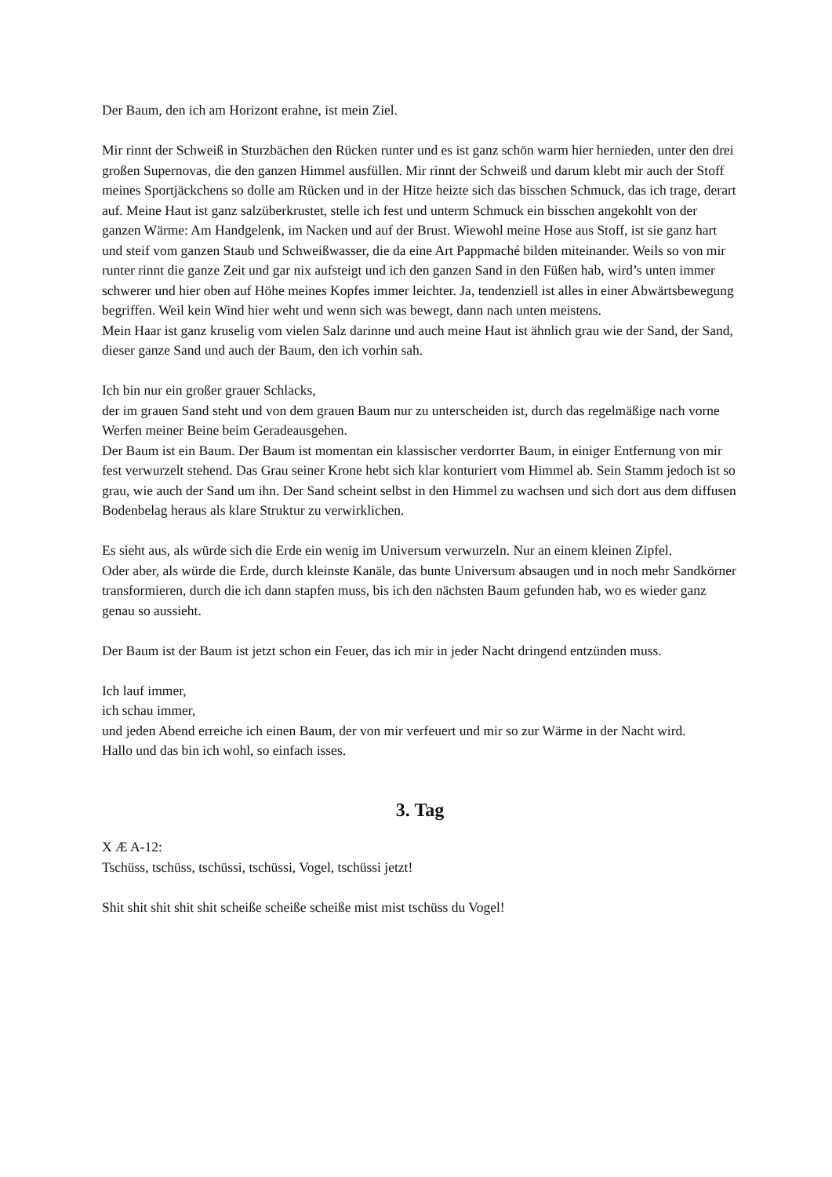Der Baum, den ich am Horizont erahne, ist mein Ziel.
Mir rinnt der Schweiß in Sturzbächen den Rücken runter und es ist ganz schön warm hier hernieden, unter den drei großen Supernovas, die den ganzen Himmel ausfüllen. Mir rinnt der Schweiß und darum klebt mir auch der Stoff meines Sportjäckchens so dolle am Rücken und in der Hitze heizte sich das bisschen Schmuck, das ich trage, derart auf. Meine Haut ist ganz salzüberkrustet, stelle ich fest und unterm Schmuck ein bisschen angekohlt von der ganzen Wärme: Am Handgelenk, im Nacken und auf der Brust. Wiewohl meine Hose aus Stoff, ist sie ganz hart und steif vom ganzen Staub und Schweißwasser, die da eine Art Pappmaché bilden miteinander. Weils so von mir runter rinnt die ganze Zeit und gar nix aufsteigt und ich den ganzen Sand in den Füßen hab, wird’s unten immer schwerer und hier oben auf Höhe meines Kopfes immer leichter. Ja, tendenziell ist alles in einer Abwärtsbewegung begriffen. Weil kein Wind hier weht und wenn sich was bewegt, dann nach unten meistens.
Mein Haar ist ganz kruselig vom vielen Salz darinne und auch meine Haut ist ähnlich grau wie der Sand, der Sand, dieser ganze Sand und auch der Baum, den ich vorhin sah.
Ich bin nur ein großer grauer Schlacks,
der im grauen Sand steht und von dem grauen Baum nur zu unterscheiden ist, durch das regelmäßige nach vorne Werfen meiner Beine beim Geradeausgehen.
Der Baum ist ein Baum. Der Baum ist momentan ein klassischer verdorrter Baum, in einiger Entfernung von mir fest verwurzelt stehend. Das Grau seiner Krone hebt sich klar konturiert vom Himmel ab. Sein Stamm jedoch ist so grau, wie auch der Sand um ihn. Der Sand scheint selbst in den Himmel zu wachsen und sich dort aus dem diffusen Bodenbelag heraus als klare Struktur zu verwirklichen.
Es sieht aus, als würde sich die Erde ein wenig im Universum verwurzeln. Nur an einem kleinen Zipfel.
Oder aber, als würde die Erde, durch kleinste Kanäle, das bunte Universum absaugen und in noch mehr Sandkörner transformieren, durch die ich dann stapfen muss, bis ich den nächsten Baum gefunden hab, wo es wieder ganz genau so aussieht.
Der Baum ist der Baum ist jetzt schon ein Feuer, das ich mir in jeder Nacht dringend entzünden muss.
Ich lauf immer,
ich schau immer,
und jeden Abend erreiche ich einen Baum, der von mir verfeuert und mir so zur Wärme in der Nacht wird.
Hallo und das bin ich wohl, so einfach isses.
3. Tag
X Æ A-12:
Tschüss, tschüss, tschüssi, tschüssi, Vogel, tschüssi jetzt!
Shit shit shit shit shit scheiße scheiße scheiße mist mist tschüss du Vogel!